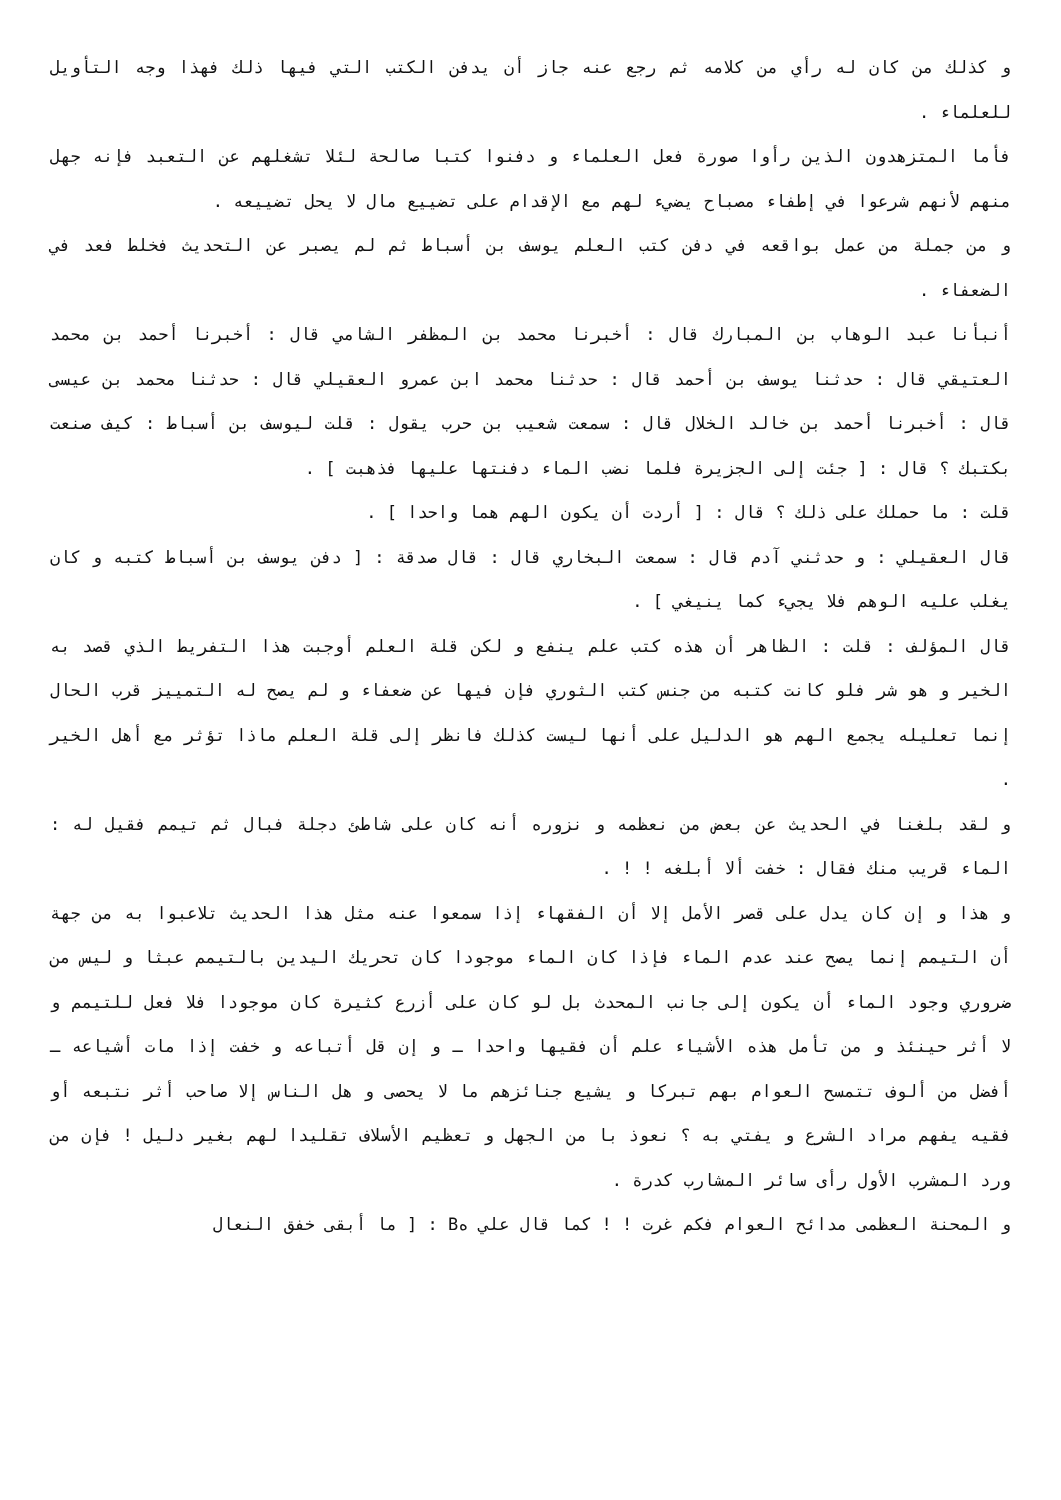و كذلك من كان له رأي من كلامه ثم رجع عنه جاز أن يدفن الكتب التي فيها ذلك فهذا وجه التأويل للعلماء .
فأما المتزهدون الذين رأوا صورة فعل العلماء و دفنوا كتبا صالحة لئلا تشغلهم عن التعبد فإنه جهل منهم لأنهم شرعوا في إطفاء مصباح يضيء لهم مع الإقدام على تضييع مال لا يحل تضييعه .
و من جملة من عمل بواقعه في دفن كتب العلم يوسف بن أسباط ثم لم يصبر عن التحديث فخلط فعد في الضعفاء .
أنبأنا عبد الوهاب بن المبارك قال : أخبرنا محمد بن المظفر الشامي قال : أخبرنا أحمد بن محمد العتيقي قال : حدثنا يوسف بن أحمد قال : حدثنا محمد ابن عمرو العقيلي قال : حدثنا محمد بن عيسى قال : أخبرنا أحمد بن خالد الخلال قال : سمعت شعيب بن حرب يقول : قلت ليوسف بن أسباط : كيف صنعت بكتبك ؟ قال : [ جئت إلى الجزيرة فلما نضب الماء دفنتها عليها فذهبت ] .
قلت : ما حملك على ذلك ؟ قال : [ أردت أن يكون الهم هما واحدا ] .
قال العقيلي : و حدثني آدم قال : سمعت البخاري قال : قال صدقة : [ دفن يوسف بن أسباط كتبه و كان يغلب عليه الوهم فلا يجيء كما ينيغي ] .
قال المؤلف : قلت : الظاهر أن هذه كتب علم ينفع و لكن قلة العلم أوجبت هذا التفريط الذي قصد به الخير و هو شر فلو كانت كتبه من جنس كتب الثوري فإن فيها عن ضعفاء و لم يصح له التمييز قرب الحال إنما تعليله يجمع الهم هو الدليل على أنها ليست كذلك فانظر إلى قلة العلم ماذا تؤثر مع أهل الخير .
و لقد بلغنا في الحديث عن بعض من نعظمه و نزوره أنه كان على شاطئ دجلة فبال ثم تيمم فقيل له : الماء قريب منك فقال : خفت ألا أبلغه ! ! .
و هذا و إن كان يدل على قصر الأمل إلا أن الفقهاء إذا سمعوا عنه مثل هذا الحديث تلاعبوا به من جهة أن التيمم إنما يصح عند عدم الماء فإذا كان الماء موجودا كان تحريك اليدين بالتيمم عبثا و ليس من ضروري وجود الماء أن يكون إلى جانب المحدث بل لو كان على أزرع كثيرة كان موجودا فلا فعل للتيمم و لا أثر حينئذ و من تأمل هذه الأشياء علم أن فقيها واحدا ـ و إن قل أتباعه و خفت إذا مات أشياعه ـ أفضل من ألوف تتمسح العوام بهم تبركا و يشيع جنائزهم ما لا يحصى و هل الناس إلا صاحب أثر نتبعه أو فقيه يفهم مراد الشرع و يفتي به ؟ نعوذ با من الجهل و تعظيم الأسلاف تقليدا لهم بغير دليل ! فإن من ورد المشرب الأول رأى سائر المشارب كدرة .
و المحنة العظمى مدائح العوام فكم غرت ! ! كما قال علي هB : [ ما أبقى خفق النعال